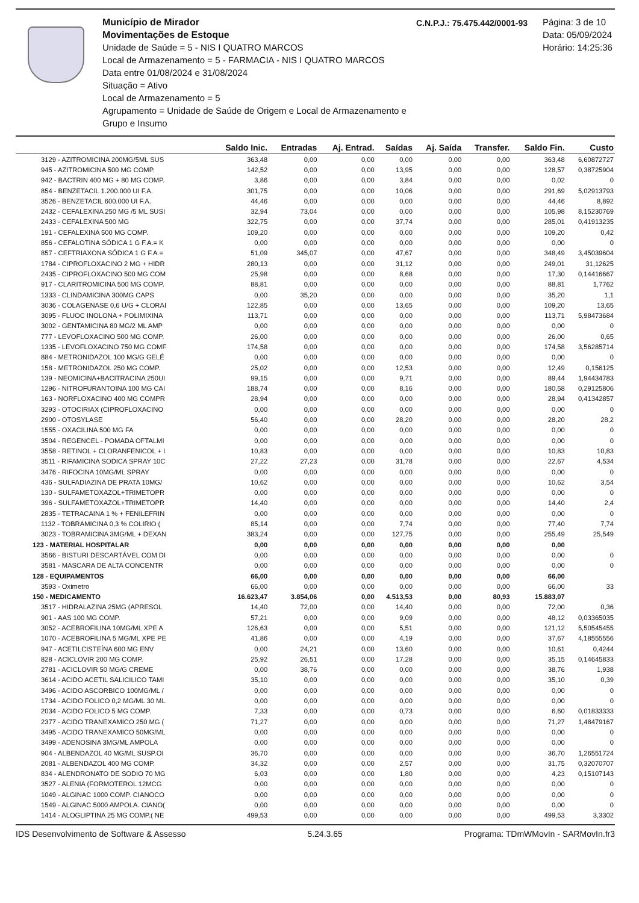Município de Mirador
Movimentações de Estoque
Unidade de Saúde = 5 - NIS I QUATRO MARCOS
Local de Armazenamento = 5 - FARMACIA - NIS I QUATRO MARCOS
Data entre 01/08/2024 e 31/08/2024
Situação = Ativo
Local de Armazenamento = 5
Agrupamento = Unidade de Saúde de Origem e Local de Armazenamento e Grupo e Insumo
C.N.P.J.: 75.475.442/0001-93
Página: 3 de 10
Data: 05/09/2024
Horário: 14:25:36
| | Saldo Inic. | Entradas | Aj. Entrad. | Saídas | Aj. Saída | Transfer. | Saldo Fin. | Custo |
| --- | --- | --- | --- | --- | --- | --- | --- | --- |
| 3129 - AZITROMICINA 200MG/5ML SUS | 363,48 | 0,00 | 0,00 | 0,00 | 0,00 | 0,00 | 363,48 | 6,60872727 |
| 945 - AZITROMICINA 500 MG COMP. | 142,52 | 0,00 | 0,00 | 13,95 | 0,00 | 0,00 | 128,57 | 0,38725904 |
| 942 - BACTRIN 400 MG + 80 MG COMP. | 3,86 | 0,00 | 0,00 | 3,84 | 0,00 | 0,00 | 0,02 | 0 |
| 854 - BENZETACIL 1.200.000 UI F.A. | 301,75 | 0,00 | 0,00 | 10,06 | 0,00 | 0,00 | 291,69 | 5,02913793 |
| 3526 - BENZETACIL 600.000 UI F.A. | 44,46 | 0,00 | 0,00 | 0,00 | 0,00 | 0,00 | 44,46 | 8,892 |
| 2432 - CEFALEXINA 250 MG /5 ML SUSI | 32,94 | 73,04 | 0,00 | 0,00 | 0,00 | 0,00 | 105,98 | 8,15230769 |
| 2433 - CEFALEXINA 500 MG | 322,75 | 0,00 | 0,00 | 37,74 | 0,00 | 0,00 | 285,01 | 0,41913235 |
| 191 - CEFALEXINA 500 MG COMP. | 109,20 | 0,00 | 0,00 | 0,00 | 0,00 | 0,00 | 109,20 | 0,42 |
| 856 - CEFALOTINA SÓDICA 1 G F.A.= K | 0,00 | 0,00 | 0,00 | 0,00 | 0,00 | 0,00 | 0,00 | 0 |
| 857 - CEFTRIAXONA SÓDICA 1 G F.A.= | 51,09 | 345,07 | 0,00 | 47,67 | 0,00 | 0,00 | 348,49 | 3,45039604 |
| 1784 - CIPROFLOXACINO 2 MG + HIDR | 280,13 | 0,00 | 0,00 | 31,12 | 0,00 | 0,00 | 249,01 | 31,12625 |
| 2435 - CIPROFLOXACINO 500 MG COM | 25,98 | 0,00 | 0,00 | 8,68 | 0,00 | 0,00 | 17,30 | 0,14416667 |
| 917 - CLARITROMICINA 500 MG COMP. | 88,81 | 0,00 | 0,00 | 0,00 | 0,00 | 0,00 | 88,81 | 1,7762 |
| 1333 - CLINDAMICINA 300MG CAPS | 0,00 | 35,20 | 0,00 | 0,00 | 0,00 | 0,00 | 35,20 | 1,1 |
| 3036 - COLAGENASE 0,6 U/G + CLORAI | 122,85 | 0,00 | 0,00 | 13,65 | 0,00 | 0,00 | 109,20 | 13,65 |
| 3095 - FLUOC INOLONA + POLIMIXINA | 113,71 | 0,00 | 0,00 | 0,00 | 0,00 | 0,00 | 113,71 | 5,98473684 |
| 3002 - GENTAMICINA 80 MG/2 ML AMP | 0,00 | 0,00 | 0,00 | 0,00 | 0,00 | 0,00 | 0,00 | 0 |
| 777 - LEVOFLOXACINO 500 MG COMP. | 26,00 | 0,00 | 0,00 | 0,00 | 0,00 | 0,00 | 26,00 | 0,65 |
| 1335 - LEVOFLOXACINO 750 MG COMF | 174,58 | 0,00 | 0,00 | 0,00 | 0,00 | 0,00 | 174,58 | 3,56285714 |
| 884 - METRONIDAZOL 100 MG/G GELÉ | 0,00 | 0,00 | 0,00 | 0,00 | 0,00 | 0,00 | 0,00 | 0 |
| 158 - METRONIDAZOL 250 MG COMP. | 25,02 | 0,00 | 0,00 | 12,53 | 0,00 | 0,00 | 12,49 | 0,156125 |
| 139 - NEOMICINA+BACITRACINA 250UI | 99,15 | 0,00 | 0,00 | 9,71 | 0,00 | 0,00 | 89,44 | 1,94434783 |
| 1296 - NITROFURANTOINA 100 MG CAI | 188,74 | 0,00 | 0,00 | 8,16 | 0,00 | 0,00 | 180,58 | 0,29125806 |
| 163 - NORFLOXACINO 400 MG COMPR | 28,94 | 0,00 | 0,00 | 0,00 | 0,00 | 0,00 | 28,94 | 0,41342857 |
| 3293 - OTOCIRIAX (CIPROFLOXACINO | 0,00 | 0,00 | 0,00 | 0,00 | 0,00 | 0,00 | 0,00 | 0 |
| 2900 - OTOSYLASE | 56,40 | 0,00 | 0,00 | 28,20 | 0,00 | 0,00 | 28,20 | 28,2 |
| 1555 - OXACILINA 500 MG FA | 0,00 | 0,00 | 0,00 | 0,00 | 0,00 | 0,00 | 0,00 | 0 |
| 3504 - REGENCEL - POMADA OFTALMI | 0,00 | 0,00 | 0,00 | 0,00 | 0,00 | 0,00 | 0,00 | 0 |
| 3558 - RETINOL + CLORANFENICOL + I | 10,83 | 0,00 | 0,00 | 0,00 | 0,00 | 0,00 | 10,83 | 10,83 |
| 3511 - RIFAMICINA SODICA SPRAY 10C | 27,22 | 27,23 | 0,00 | 31,78 | 0,00 | 0,00 | 22,67 | 4,534 |
| 3476 - RIFOCINA 10MG/ML SPRAY | 0,00 | 0,00 | 0,00 | 0,00 | 0,00 | 0,00 | 0,00 | 0 |
| 436 - SULFADIAZINA DE PRATA 10MG/ | 10,62 | 0,00 | 0,00 | 0,00 | 0,00 | 0,00 | 10,62 | 3,54 |
| 130 - SULFAMETOXAZOL+TRIMETOPR | 0,00 | 0,00 | 0,00 | 0,00 | 0,00 | 0,00 | 0,00 | 0 |
| 396 - SULFAMETOXAZOL+TRIMETOPR | 14,40 | 0,00 | 0,00 | 0,00 | 0,00 | 0,00 | 14,40 | 2,4 |
| 2835 - TETRACAINA 1 % + FENILEFRIN | 0,00 | 0,00 | 0,00 | 0,00 | 0,00 | 0,00 | 0,00 | 0 |
| 1132 - TOBRAMICINA 0,3 % COLIRIO ( | 85,14 | 0,00 | 0,00 | 7,74 | 0,00 | 0,00 | 77,40 | 7,74 |
| 3023 - TOBRAMICINA 3MG/ML + DEXAN | 383,24 | 0,00 | 0,00 | 127,75 | 0,00 | 0,00 | 255,49 | 25,549 |
| 123 - MATERIAL HOSPITALAR | 0,00 | 0,00 | 0,00 | 0,00 | 0,00 | 0,00 | 0,00 | |
| 3566 - BISTURI DESCARTÁVEL COM DI | 0,00 | 0,00 | 0,00 | 0,00 | 0,00 | 0,00 | 0,00 | 0 |
| 3581 - MASCARA DE ALTA CONCENTR | 0,00 | 0,00 | 0,00 | 0,00 | 0,00 | 0,00 | 0,00 | 0 |
| 128 - EQUIPAMENTOS | 66,00 | 0,00 | 0,00 | 0,00 | 0,00 | 0,00 | 66,00 | |
| 3593 - Oximetro | 66,00 | 0,00 | 0,00 | 0,00 | 0,00 | 0,00 | 66,00 | 33 |
| 150 - MEDICAMENTO | 16.623,47 | 3.854,06 | 0,00 | 4.513,53 | 0,00 | 80,93 | 15.883,07 | |
| 3517 - HIDRALAZINA 25MG (APRESOL | 14,40 | 72,00 | 0,00 | 14,40 | 0,00 | 0,00 | 72,00 | 0,36 |
| 901 - AAS 100 MG COMP. | 57,21 | 0,00 | 0,00 | 9,09 | 0,00 | 0,00 | 48,12 | 0,03365035 |
| 3052 - ACEBROFILINA 10MG/ML XPE A | 126,63 | 0,00 | 0,00 | 5,51 | 0,00 | 0,00 | 121,12 | 5,50545455 |
| 1070 - ACEBROFILINA 5 MG/ML XPE PE | 41,86 | 0,00 | 0,00 | 4,19 | 0,00 | 0,00 | 37,67 | 4,18555556 |
| 947 - ACETILCISTEÍNA 600 MG ENV | 0,00 | 24,21 | 0,00 | 13,60 | 0,00 | 0,00 | 10,61 | 0,4244 |
| 828 - ACICLOVIR 200 MG COMP. | 25,92 | 26,51 | 0,00 | 17,28 | 0,00 | 0,00 | 35,15 | 0,14645833 |
| 2781 - ACICLOVIR 50 MG/G CREME | 0,00 | 38,76 | 0,00 | 0,00 | 0,00 | 0,00 | 38,76 | 1,938 |
| 3614 - ACIDO ACETIL SALICILICO TAMI | 35,10 | 0,00 | 0,00 | 0,00 | 0,00 | 0,00 | 35,10 | 0,39 |
| 3496 - ACIDO ASCORBICO 100MG/ML / | 0,00 | 0,00 | 0,00 | 0,00 | 0,00 | 0,00 | 0,00 | 0 |
| 1734 - ACIDO FOLICO 0,2 MG/ML 30 ML | 0,00 | 0,00 | 0,00 | 0,00 | 0,00 | 0,00 | 0,00 | 0 |
| 2034 - ACIDO FOLICO 5 MG COMP. | 7,33 | 0,00 | 0,00 | 0,73 | 0,00 | 0,00 | 6,60 | 0,01833333 |
| 2377 - ACIDO TRANEXAMICO 250 MG ( | 71,27 | 0,00 | 0,00 | 0,00 | 0,00 | 0,00 | 71,27 | 1,48479167 |
| 3495 - ACIDO TRANEXAMICO 50MG/ML | 0,00 | 0,00 | 0,00 | 0,00 | 0,00 | 0,00 | 0,00 | 0 |
| 3499 - ADENOSINA 3MG/ML AMPOLA | 0,00 | 0,00 | 0,00 | 0,00 | 0,00 | 0,00 | 0,00 | 0 |
| 904 - ALBENDAZOL 40 MG/ML SUSP.OI | 36,70 | 0,00 | 0,00 | 0,00 | 0,00 | 0,00 | 36,70 | 1,26551724 |
| 2081 - ALBENDAZOL 400 MG COMP. | 34,32 | 0,00 | 0,00 | 2,57 | 0,00 | 0,00 | 31,75 | 0,32070707 |
| 834 - ALENDRONATO DE SODIO 70 MG | 6,03 | 0,00 | 0,00 | 1,80 | 0,00 | 0,00 | 4,23 | 0,15107143 |
| 3527 - ALENIA (FORMOTEROL 12MCG | 0,00 | 0,00 | 0,00 | 0,00 | 0,00 | 0,00 | 0,00 | 0 |
| 1049 - ALGINAC 1000 COMP. CIANOCO | 0,00 | 0,00 | 0,00 | 0,00 | 0,00 | 0,00 | 0,00 | 0 |
| 1549 - ALGINAC 5000 AMPOLA. CIANO( | 0,00 | 0,00 | 0,00 | 0,00 | 0,00 | 0,00 | 0,00 | 0 |
| 1414 - ALOGLIPTINA 25 MG COMP.( NE | 499,53 | 0,00 | 0,00 | 0,00 | 0,00 | 0,00 | 499,53 | 3,3302 |
IDS Desenvolvimento de Software & Assesso 5.24.3.65 Programa: TDmWMovIn - SARMovIn.fr3